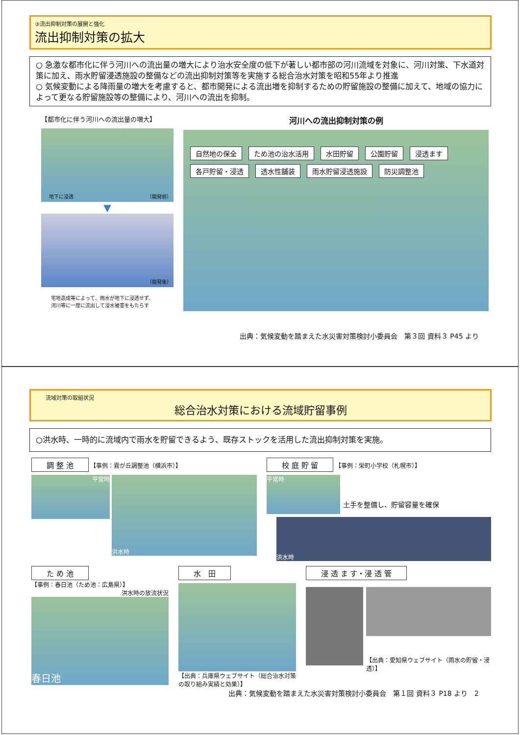③流出抑制対策の展開と強化
流出抑制対策の拡大
○ 急激な都市化に伴う河川への流出量の増大により治水安全度の低下が著しい都市部の河川流域を対象に、河川対策、下水道対策に加え、雨水貯留浸透施設の整備などの流出抑制対策等を実施する総合治水対策を昭和55年より推進
○ 気候変動による降雨量の増大を考慮すると、都市開発による流出増を抑制するための貯留施設の整備に加えて、地域の協力によって更なる貯留施設等の整備により、河川への流出を抑制。
【都市化に伴う河川への流出量の増大】
地下に浸透 （開発前）
▼
（開発後）
宅地造成等によって、雨水が地下に浸透せず、
河川等に一度に流出して浸水被害をもたらす
河川への流出抑制対策の例
自然地の保全 ため池の治水活用 水田貯留 公園貯留 浸透ます 各戸貯留・浸透 透水性舗装 雨水貯留浸透施設 防災調整池
出典：気候変動を踏まえた水災害対策検討小委員会　第３回 資料３ P45 より
流域対策の取組状況
総合治水対策における流域貯留事例
○洪水時、一時的に流域内で雨水を貯留できるよう、既存ストックを活用した流出抑制対策を実施。
調 整 池 【事例：霧が丘調整池（横浜市）】
平常時
洪水時
校 庭 貯 留 【事例：栄町小学校（札幌市）】
平常時
土手を整備し、貯留容量を確保
洪水時
た め 池
【事例：春日池（ため池：広島県）】
洪水時の放流状況
春日池
水　田
【出典：兵庫県ウェブサイト（総合治水対策の取り組み実績と効果）】
浸 透 ま す・浸 透 管
【出典：愛知県ウェブサイト（雨水の貯留・浸透）】
出典：気候変動を踏まえた水災害対策検討小委員会　第１回 資料３ P18 より　2